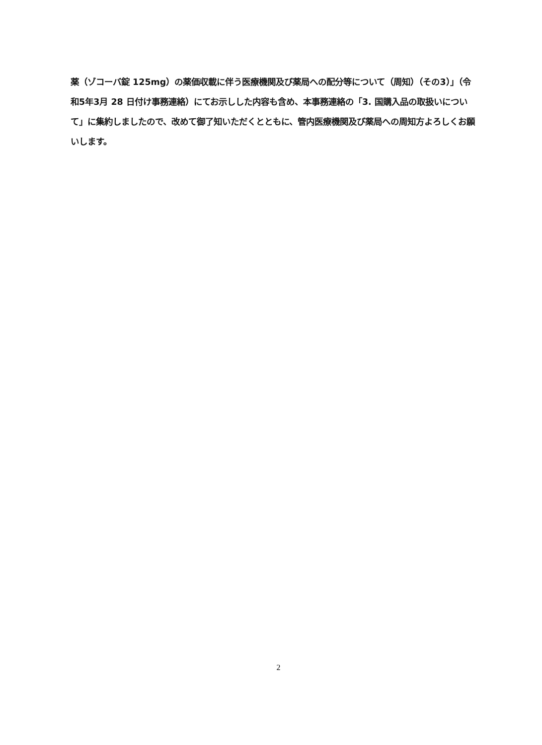薬（ゾコーバ錠 125mg）の薬価収載に伴う医療機関及び薬局への配分等について（周知）（その3）」（令和5年3月 28 日付け事務連絡）にてお示しした内容も含め、本事務連絡の「3. 国購入品の取扱いについて」に集約しましたので、改めて御了知いただくとともに、管内医療機関及び薬局への周知方よろしくお願いします。
2